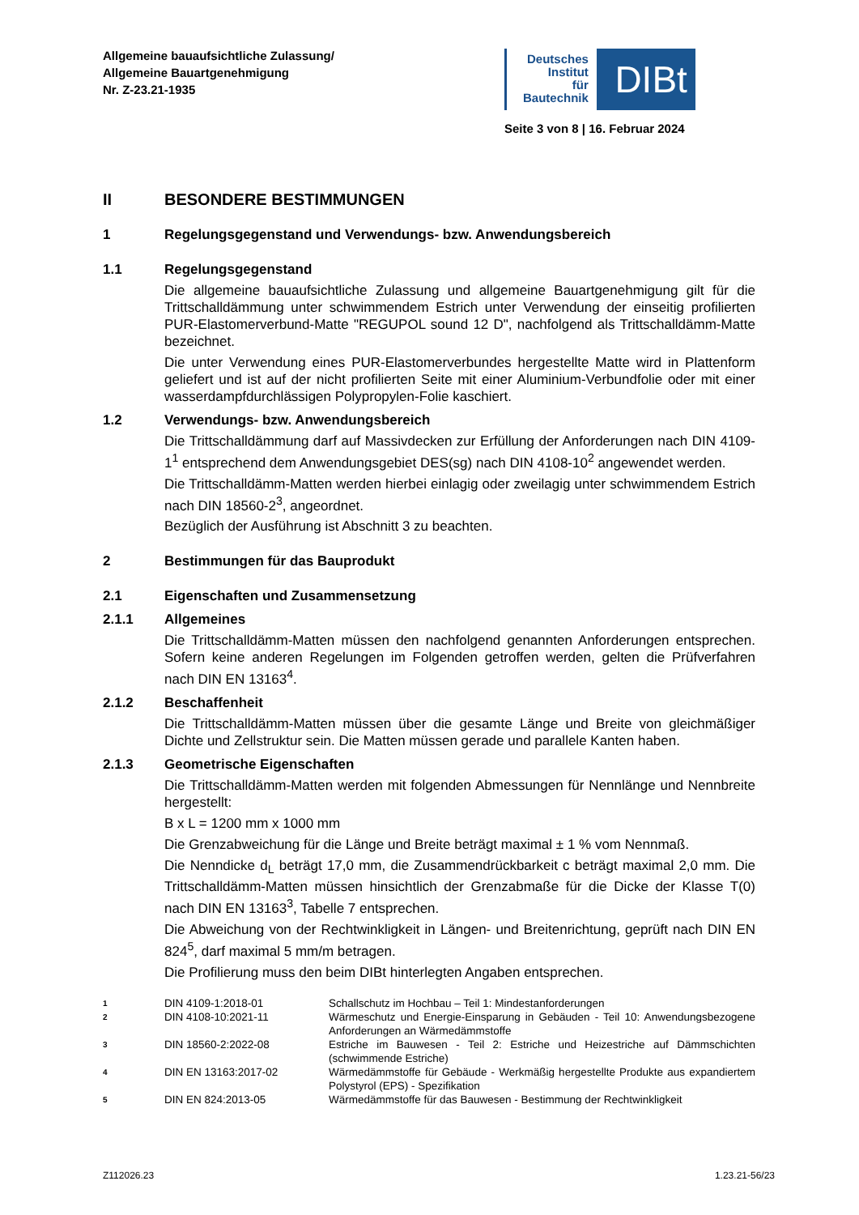Allgemeine bauaufsichtliche Zulassung/
Allgemeine Bauartgenehmigung
Nr. Z-23.21-1935
Deutsches
Institut
für
Bautechnik
DIBt
Seite 3 von 8 | 16. Februar 2024
II BESONDERE BESTIMMUNGEN
1 Regelungsgegenstand und Verwendungs- bzw. Anwendungsbereich
1.1 Regelungsgegenstand
Die allgemeine bauaufsichtliche Zulassung und allgemeine Bauartgenehmigung gilt für die Trittschalldämmung unter schwimmendem Estrich unter Verwendung der einseitig profilierten PUR-Elastomerverbund-Matte "REGUPOL sound 12 D", nachfolgend als Trittschalldämm-Matte bezeichnet.
Die unter Verwendung eines PUR-Elastomerverbundes hergestellte Matte wird in Plattenform geliefert und ist auf der nicht profilierten Seite mit einer Aluminium-Verbundfolie oder mit einer wasserdampfdurchlässigen Polypropylen-Folie kaschiert.
1.2 Verwendungs- bzw. Anwendungsbereich
Die Trittschalldämmung darf auf Massivdecken zur Erfüllung der Anforderungen nach DIN 4109-1<sup>1</sup> entsprechend dem Anwendungsgebiet DES(sg) nach DIN 4108-10<sup>2</sup> angewendet werden.
Die Trittschalldämm-Matten werden hierbei einlagig oder zweilagig unter schwimmendem Estrich nach DIN 18560-2<sup>3</sup>, angeordnet.
Bezüglich der Ausführung ist Abschnitt 3 zu beachten.
2 Bestimmungen für das Bauprodukt
2.1 Eigenschaften und Zusammensetzung
2.1.1 Allgemeines
Die Trittschalldämm-Matten müssen den nachfolgend genannten Anforderungen entsprechen. Sofern keine anderen Regelungen im Folgenden getroffen werden, gelten die Prüfverfahren nach DIN EN 13163<sup>4</sup>.
2.1.2 Beschaffenheit
Die Trittschalldämm-Matten müssen über die gesamte Länge und Breite von gleichmäßiger Dichte und Zellstruktur sein. Die Matten müssen gerade und parallele Kanten haben.
2.1.3 Geometrische Eigenschaften
Die Trittschalldämm-Matten werden mit folgenden Abmessungen für Nennlänge und Nennbreite hergestellt:
B x L = 1200 mm x 1000 mm
Die Grenzabweichung für die Länge und Breite beträgt maximal ± 1 % vom Nennmaß.
Die Nenndicke d<sub>L</sub> beträgt 17,0 mm, die Zusammendrückbarkeit c beträgt maximal 2,0 mm. Die Trittschalldämm-Matten müssen hinsichtlich der Grenzabmaße für die Dicke der Klasse T(0) nach DIN EN 13163<sup>3</sup>, Tabelle 7 entsprechen.
Die Abweichung von der Rechtwinkligkeit in Längen- und Breitenrichtung, geprüft nach DIN EN 824<sup>5</sup>, darf maximal 5 mm/m betragen.
Die Profilierung muss den beim DIBt hinterlegten Angaben entsprechen.
1 DIN 4109-1:2018-01 Schallschutz im Hochbau – Teil 1: Mindestanforderungen
2 DIN 4108-10:2021-11 Wärmeschutz und Energie-Einsparung in Gebäuden - Teil 10: Anwendungsbezogene Anforderungen an Wärmedämmstoffe
3 DIN 18560-2:2022-08 Estriche im Bauwesen - Teil 2: Estriche und Heizestriche auf Dämmschichten (schwimmende Estriche)
4 DIN EN 13163:2017-02 Wärmedämmstoffe für Gebäude - Werkmäßig hergestellte Produkte aus expandiertem Polystyrol (EPS) - Spezifikation
5 DIN EN 824:2013-05 Wärmedämmstoffe für das Bauwesen - Bestimmung der Rechtwinkligkeit
Z112026.23 1.23.21-56/23